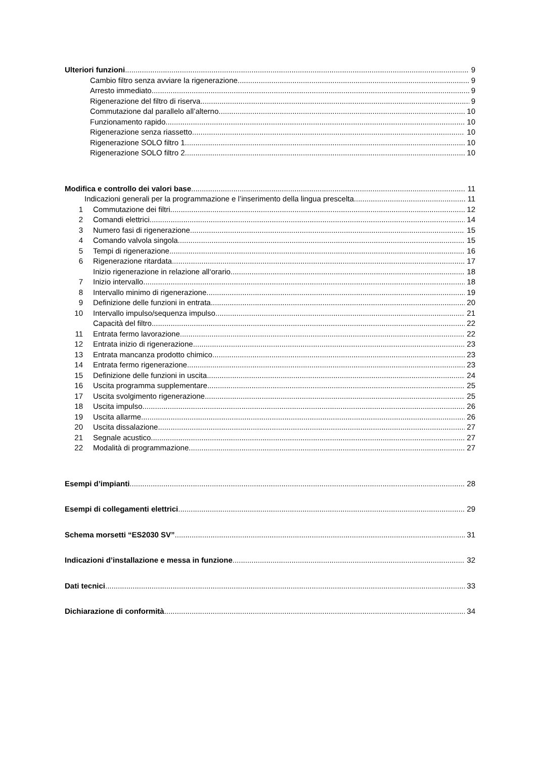Ulteriori funzioni 9
Cambio filtro senza avviare la rigenerazione 9
Arresto immediato 9
Rigenerazione del filtro di riserva 9
Commutazione dal parallelo all’alterno 10
Funzionamento rapido 10
Rigenerazione senza riassetto 10
Rigenerazione SOLO filtro 1 10
Rigenerazione SOLO filtro 2 10
Modifica e controllo dei valori base 11
Indicazioni generali per la programmazione e l’inserimento della lingua prescelta 11
1 Commutazione dei filtri 12
2 Comandi elettrici 14
3 Numero fasi di rigenerazione 15
4 Comando valvola singola 15
5 Tempi di rigenerazione 16
6 Rigenerazione ritardata 17
Inizio rigenerazione in relazione all‘orario 18
7 Inizio intervallo 18
8 Intervallo minimo di rigenerazione 19
9 Definizione delle funzioni in entrata 20
10 Intervallo impulso/sequenza impulso 21
Capacità del filtro 22
11 Entrata fermo lavorazione 22
12 Entrata inizio di rigenerazione 23
13 Entrata mancanza prodotto chimico 23
14 Entrata fermo rigenerazione 23
15 Definizione delle funzioni in uscita 24
16 Uscita programma supplementare 25
17 Uscita svolgimento rigenerazione 25
18 Uscita impulso 26
19 Uscita allarme 26
20 Uscita dissalazione 27
21 Segnale acustico 27
22 Modalità di programmazione 27
Esempi d’impianti 28
Esempi di collegamenti elettrici 29
Schema morsetti “ES2030 SV” 31
Indicazioni d’installazione e messa in funzione 32
Dati tecnici 33
Dichiarazione di conformità 34